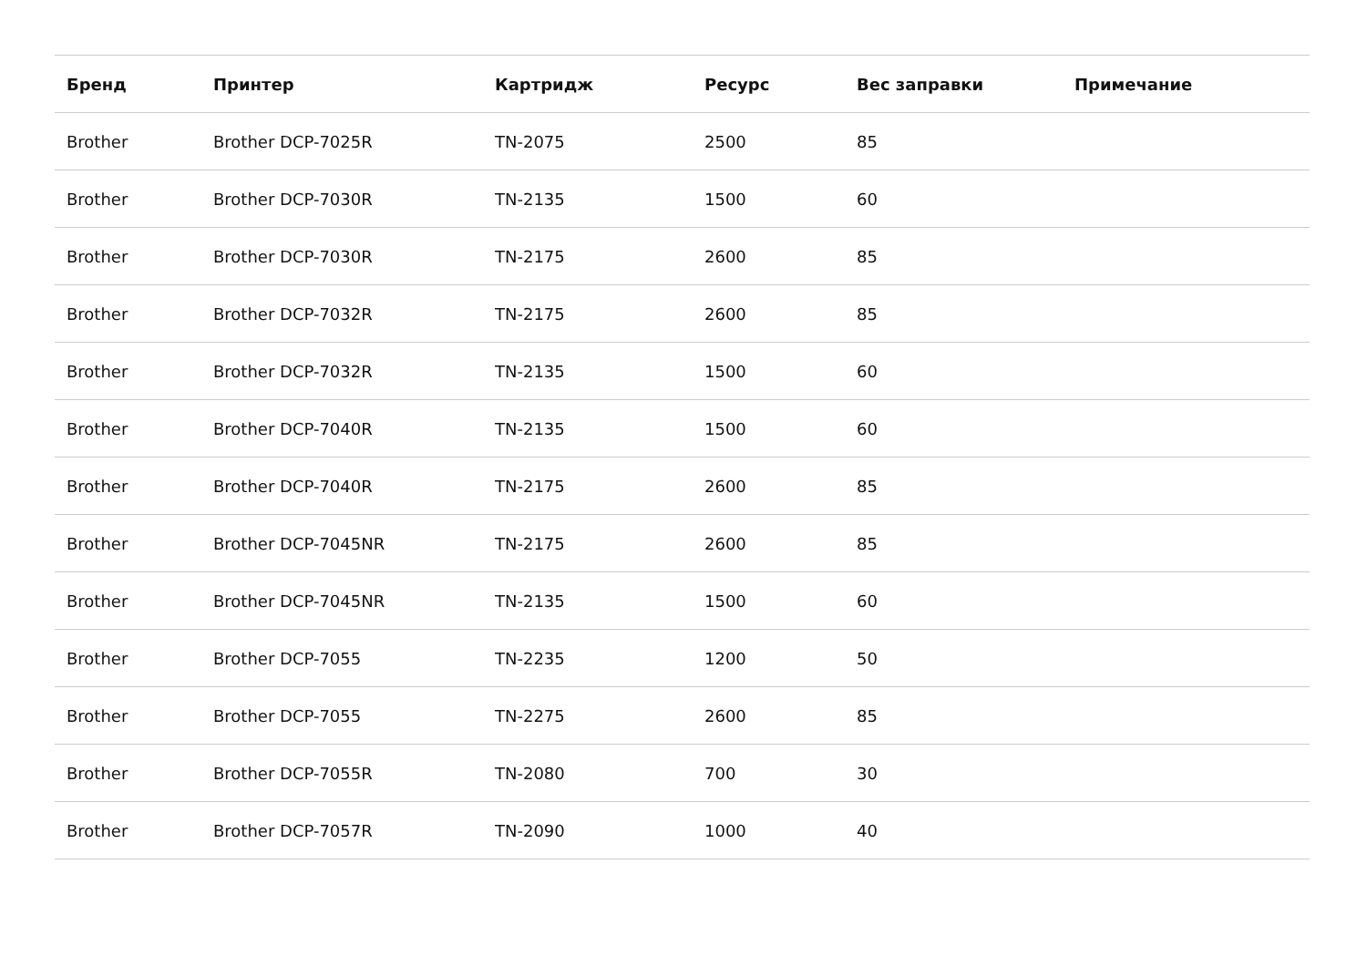| Бренд | Принтер | Картридж | Ресурс | Вес заправки | Примечание |
| --- | --- | --- | --- | --- | --- |
| Brother | Brother DCP-7025R | TN-2075 | 2500 | 85 | |
| Brother | Brother DCP-7030R | TN-2135 | 1500 | 60 | |
| Brother | Brother DCP-7030R | TN-2175 | 2600 | 85 | |
| Brother | Brother DCP-7032R | TN-2175 | 2600 | 85 | |
| Brother | Brother DCP-7032R | TN-2135 | 1500 | 60 | |
| Brother | Brother DCP-7040R | TN-2135 | 1500 | 60 | |
| Brother | Brother DCP-7040R | TN-2175 | 2600 | 85 | |
| Brother | Brother DCP-7045NR | TN-2175 | 2600 | 85 | |
| Brother | Brother DCP-7045NR | TN-2135 | 1500 | 60 | |
| Brother | Brother DCP-7055 | TN-2235 | 1200 | 50 | |
| Brother | Brother DCP-7055 | TN-2275 | 2600 | 85 | |
| Brother | Brother DCP-7055R | TN-2080 | 700 | 30 | |
| Brother | Brother DCP-7057R | TN-2090 | 1000 | 40 | |